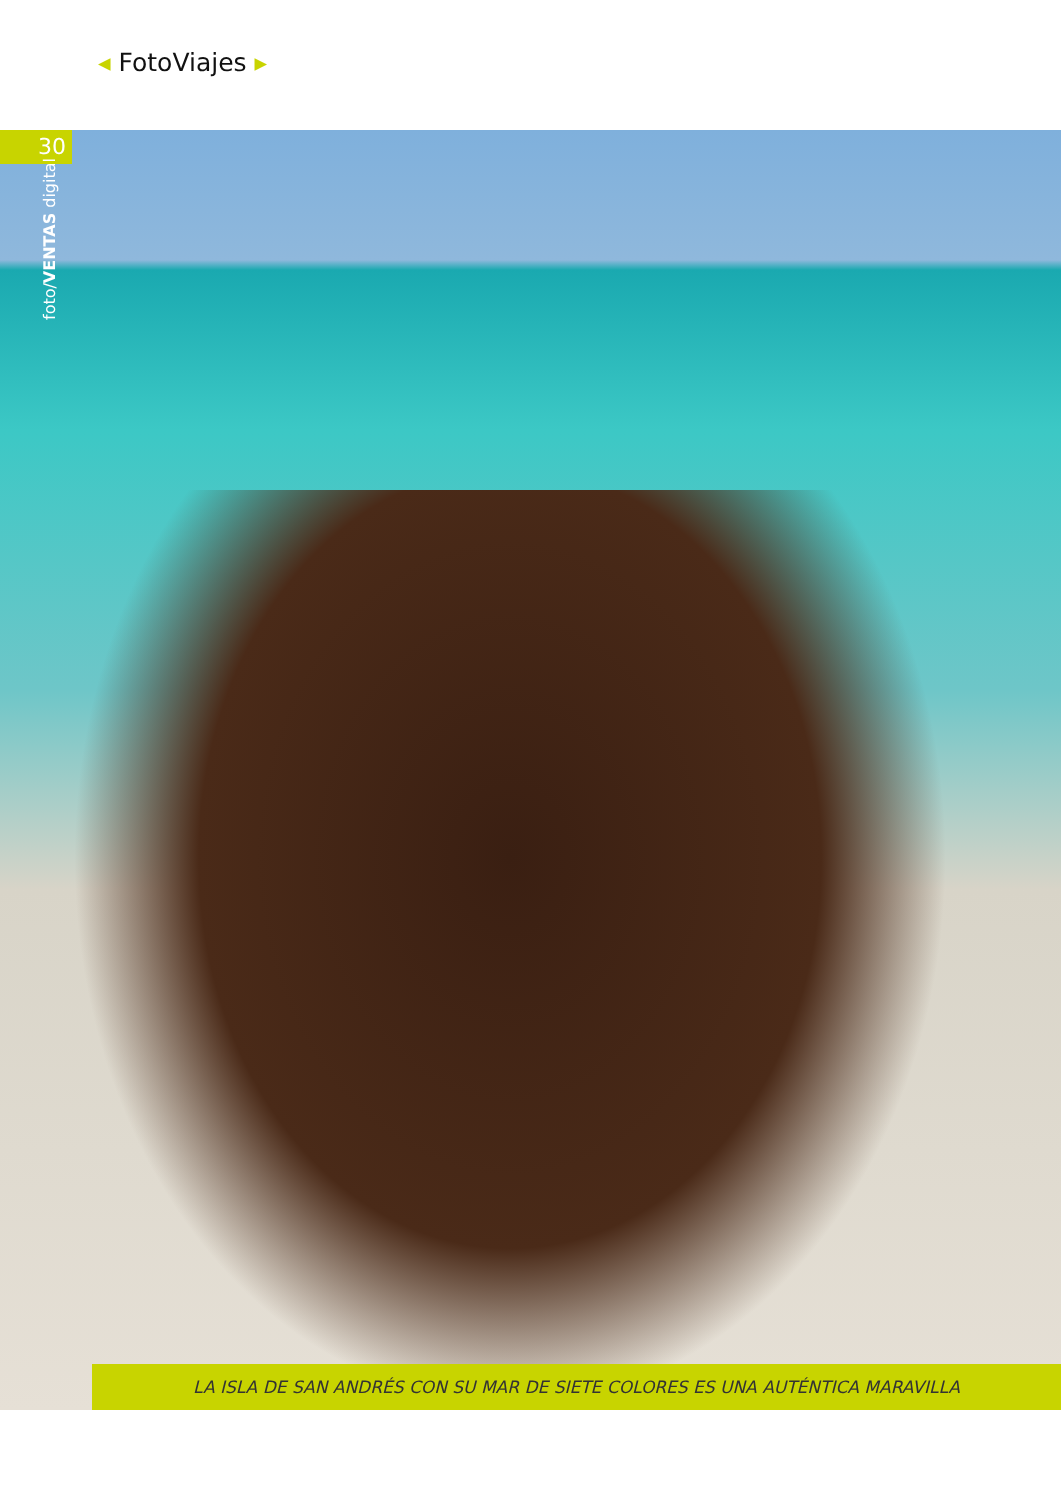◂ FotoViajes ▸
30
foto/VENTAS digital
LA ISLA DE SAN ANDRÉS CON SU MAR DE SIETE COLORES ES UNA AUTÉNTICA MARAVILLA